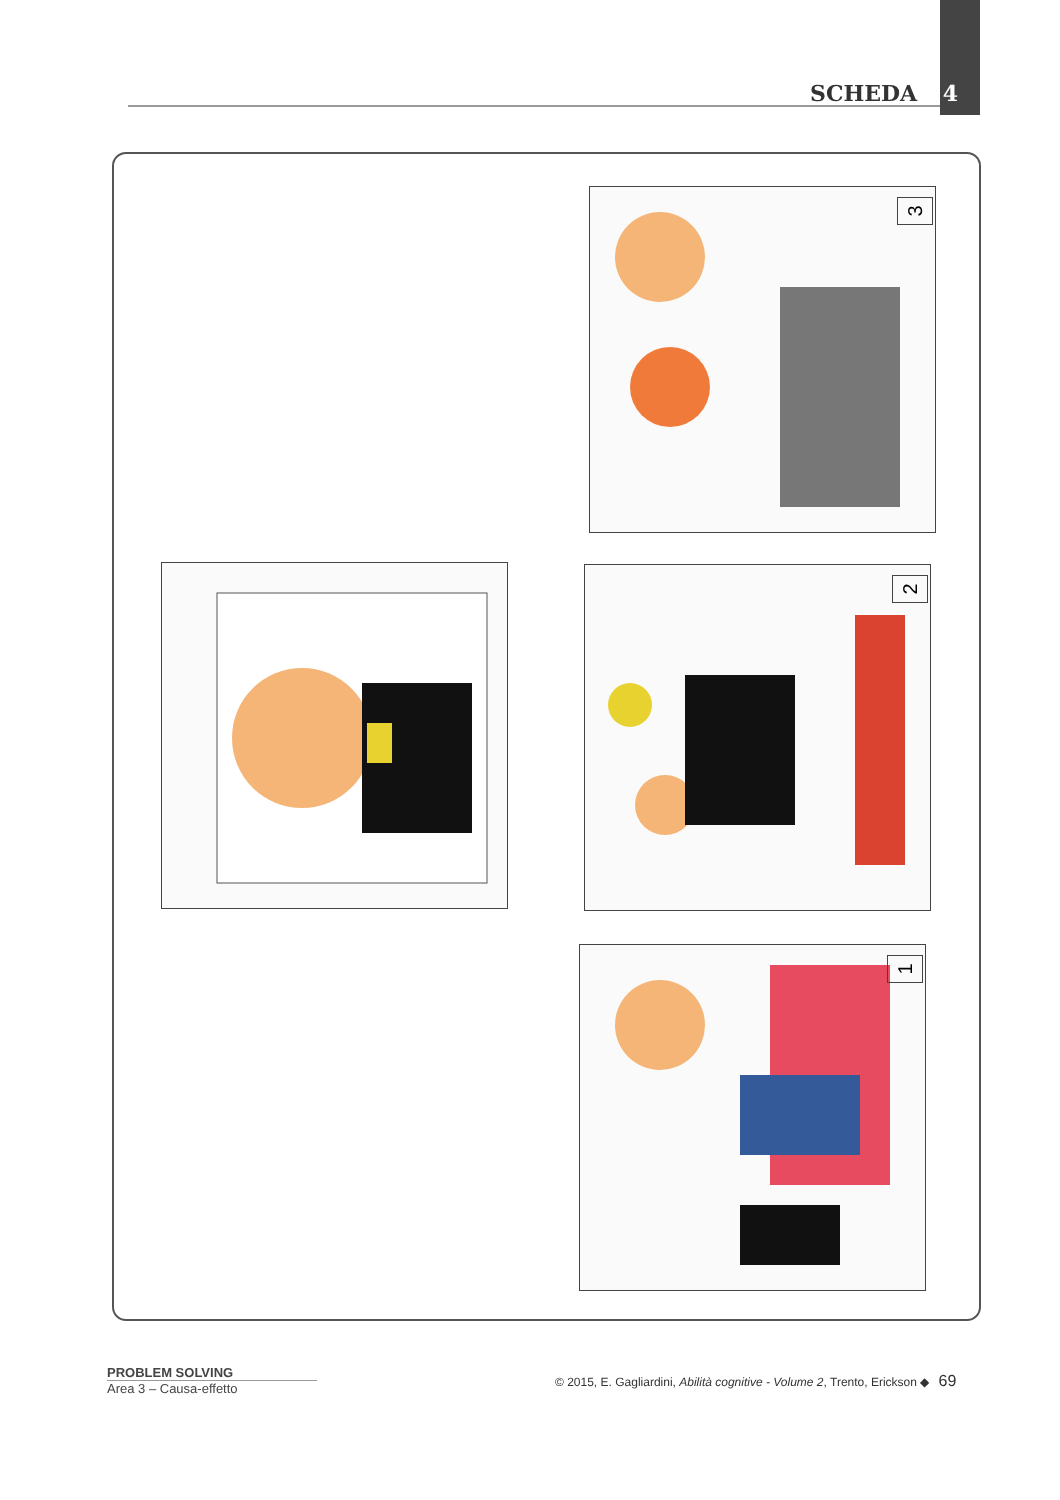SCHEDA 4
3
2
1
PROBLEM SOLVING
Area 3 – Causa-effetto
© 2015, E. Gagliardini, Abilità cognitive - Volume 2, Trento, Erickson ◆ 69